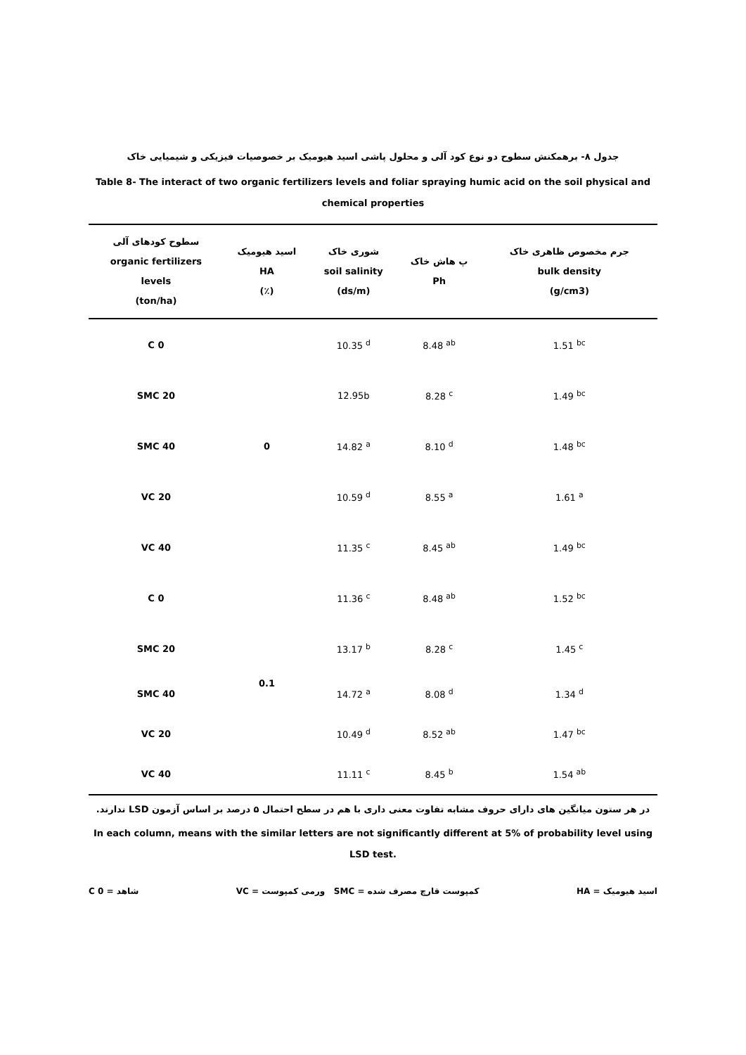جدول ۸- برهمکنش سطوح دو نوع کود آلی و محلول پاشی اسید هیومیک بر خصوصیات فیزیکی و شیمیایی خاک
Table 8- The interact of two organic fertilizers levels and foliar spraying humic acid on the soil physical and chemical properties
| سطوح کودهای آلی organic fertilizers levels (ton/ha) | اسید هیومیک HA (٪) | شوری خاک soil salinity (ds/m) | پ هاش خاک Ph | جرم مخصوص ظاهری خاک bulk density (g/cm3) |
| --- | --- | --- | --- | --- |
| C 0 | 0 | 10.35 <sup>d</sup> | 8.48 <sup>ab</sup> | 1.51 <sup>bc</sup> |
| SMC 20 | | 12.95b | 8.28 <sup>c</sup> | 1.49 <sup>bc</sup> |
| SMC 40 | | 14.82 <sup>a</sup> | 8.10 <sup>d</sup> | 1.48 <sup>bc</sup> |
| VC 20 | | 10.59 <sup>d</sup> | 8.55 <sup>a</sup> | 1.61 <sup>a</sup> |
| VC 40 | | 11.35 <sup>c</sup> | 8.45 <sup>ab</sup> | 1.49 <sup>bc</sup> |
| C 0 | 0.1 | 11.36 <sup>c</sup> | 8.48 <sup>ab</sup> | 1.52 <sup>bc</sup> |
| SMC 20 | | 13.17 <sup>b</sup> | 8.28 <sup>c</sup> | 1.45 <sup>c</sup> |
| SMC 40 | | 14.72 <sup>a</sup> | 8.08 <sup>d</sup> | 1.34 <sup>d</sup> |
| VC 20 | | 10.49 <sup>d</sup> | 8.52 <sup>ab</sup> | 1.47 <sup>bc</sup> |
| VC 40 | | 11.11 <sup>c</sup> | 8.45 <sup>b</sup> | 1.54 <sup>ab</sup> |
در هر ستون میانگین های دارای حروف مشابه تفاوت معنی داری با هم در سطح احتمال ۵ درصد بر اساس آزمون LSD ندارند.
In each column, means with the similar letters are not significantly different at 5% of probability level using LSD test.
اسید هیومیک = HA کمپوست قارچ مصرف شده = SMC ورمی کمپوست = VC شاهد = C 0